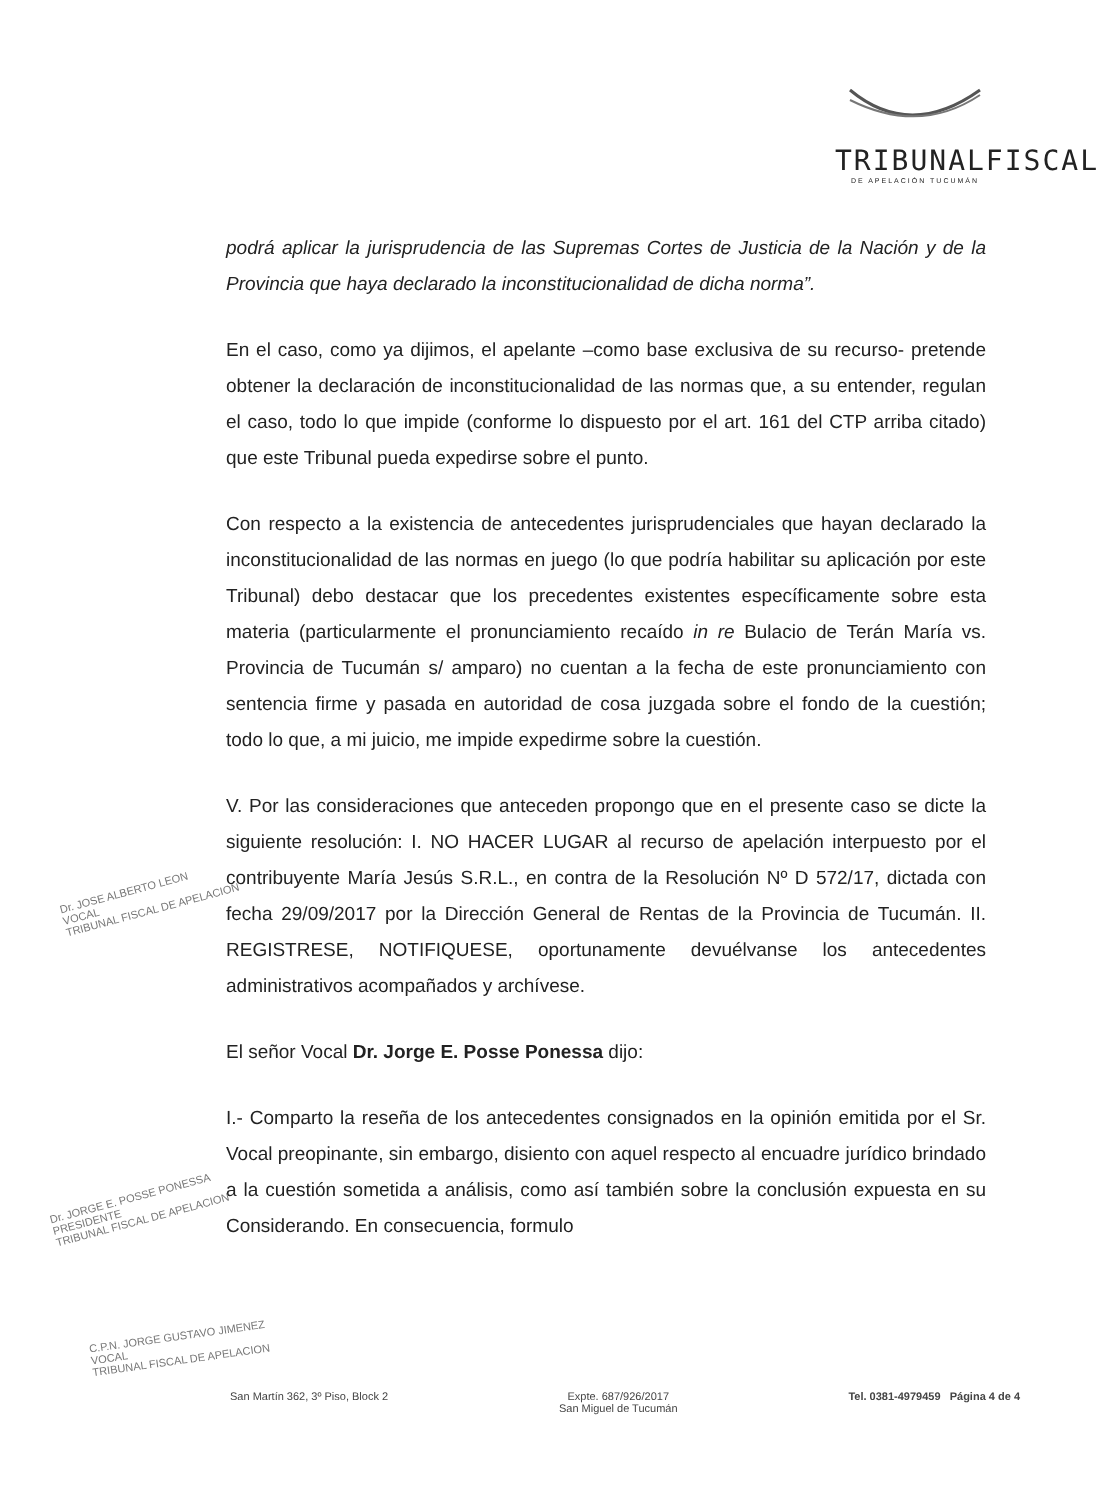TRIBUNALFISCAL
DE APELACIÓN TUCUMÁN
podrá aplicar la jurisprudencia de las Supremas Cortes de Justicia de la Nación y de la Provincia que haya declarado la inconstitucionalidad de dicha norma”.
En el caso, como ya dijimos, el apelante –como base exclusiva de su recurso- pretende obtener la declaración de inconstitucionalidad de las normas que, a su entender, regulan el caso, todo lo que impide (conforme lo dispuesto por el art. 161 del CTP arriba citado) que este Tribunal pueda expedirse sobre el punto.
Con respecto a la existencia de antecedentes jurisprudenciales que hayan declarado la inconstitucionalidad de las normas en juego (lo que podría habilitar su aplicación por este Tribunal) debo destacar que los precedentes existentes específicamente sobre esta materia (particularmente el pronunciamiento recaído in re Bulacio de Terán María vs. Provincia de Tucumán s/ amparo) no cuentan a la fecha de este pronunciamiento con sentencia firme y pasada en autoridad de cosa juzgada sobre el fondo de la cuestión; todo lo que, a mi juicio, me impide expedirme sobre la cuestión.
V. Por las consideraciones que anteceden propongo que en el presente caso se dicte la siguiente resolución: I. NO HACER LUGAR al recurso de apelación interpuesto por el contribuyente María Jesús S.R.L., en contra de la Resolución Nº D 572/17, dictada con fecha 29/09/2017 por la Dirección General de Rentas de la Provincia de Tucumán. II. REGISTRESE, NOTIFIQUESE, oportunamente devuélvanse los antecedentes administrativos acompañados y archívese.
El señor Vocal Dr. Jorge E. Posse Ponessa dijo:
I.- Comparto la reseña de los antecedentes consignados en la opinión emitida por el Sr. Vocal preopinante, sin embargo, disiento con aquel respecto al encuadre jurídico brindado a la cuestión sometida a análisis, como así también sobre la conclusión expuesta en su Considerando. En consecuencia, formulo
Dr. JOSE ALBERTO LEON
VOCAL
TRIBUNAL FISCAL DE APELACION
Dr. JORGE E. POSSE PONESSA
PRESIDENTE
TRIBUNAL FISCAL DE APELACION
C.P.N. JORGE GUSTAVO JIMENEZ
VOCAL
TRIBUNAL FISCAL DE APELACION
San Martín 362, 3º Piso, Block 2 Expte. 687/926/2017
San Miguel de Tucumán Tel. 0381-4979459 Página 4 de 4